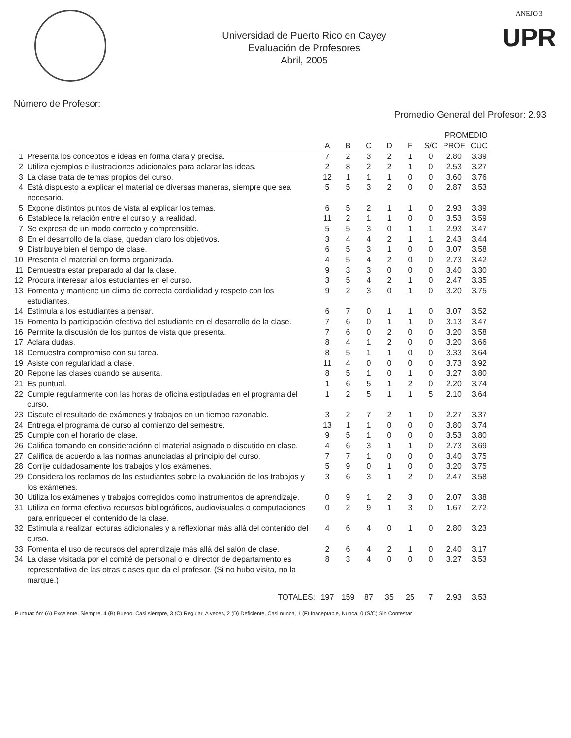Universidad de Puerto Rico en Cayey
Evaluación de Profesores
Abril, 2005
ANEJO 3
UPR
Número de Profesor: Promedio General del Profesor: 2.93
| | | | | | | | | PROMEDIO | |
| --- | --- | --- | --- | --- | --- | --- | --- | --- | --- |
| | | A | B | C | D | F | S/C | PROF | CUC |
| 1 | Presenta los conceptos e ideas en forma clara y precisa. | 7 | 2 | 3 | 2 | 1 | 0 | 2.80 | 3.39 |
| 2 | Utiliza ejemplos e ilustraciones adicionales para aclarar las ideas. | 2 | 8 | 2 | 2 | 1 | 0 | 2.53 | 3.27 |
| 3 | La clase trata de temas propios del curso. | 12 | 1 | 1 | 1 | 0 | 0 | 3.60 | 3.76 |
| 4 | Está dispuesto a explicar el material de diversas maneras, siempre que sea necesario. | 5 | 5 | 3 | 2 | 0 | 0 | 2.87 | 3.53 |
| 5 | Expone distintos puntos de vista al explicar los temas. | 6 | 5 | 2 | 1 | 1 | 0 | 2.93 | 3.39 |
| 6 | Establece la relación entre el curso y la realidad. | 11 | 2 | 1 | 1 | 0 | 0 | 3.53 | 3.59 |
| 7 | Se expresa de un modo correcto y comprensible. | 5 | 5 | 3 | 0 | 1 | 1 | 2.93 | 3.47 |
| 8 | En el desarrollo de la clase, quedan claro los objetivos. | 3 | 4 | 4 | 2 | 1 | 1 | 2.43 | 3.44 |
| 9 | Distribuye bien el tiempo de clase. | 6 | 5 | 3 | 1 | 0 | 0 | 3.07 | 3.58 |
| 10 | Presenta el material en forma organizada. | 4 | 5 | 4 | 2 | 0 | 0 | 2.73 | 3.42 |
| 11 | Demuestra estar preparado al dar la clase. | 9 | 3 | 3 | 0 | 0 | 0 | 3.40 | 3.30 |
| 12 | Procura interesar a los estudiantes en el curso. | 3 | 5 | 4 | 2 | 1 | 0 | 2.47 | 3.35 |
| 13 | Fomenta y mantiene un clima de correcta cordialidad y respeto con los estudiantes. | 9 | 2 | 3 | 0 | 1 | 0 | 3.20 | 3.75 |
| 14 | Estimula a los estudiantes a pensar. | 6 | 7 | 0 | 1 | 1 | 0 | 3.07 | 3.52 |
| 15 | Fomenta la participación efectiva del estudiante en el desarrollo de la clase. | 7 | 6 | 0 | 1 | 1 | 0 | 3.13 | 3.47 |
| 16 | Permite la discusión de los puntos de vista que presenta. | 7 | 6 | 0 | 2 | 0 | 0 | 3.20 | 3.58 |
| 17 | Aclara dudas. | 8 | 4 | 1 | 2 | 0 | 0 | 3.20 | 3.66 |
| 18 | Demuestra compromiso con su tarea. | 8 | 5 | 1 | 1 | 0 | 0 | 3.33 | 3.64 |
| 19 | Asiste con regularidad a clase. | 11 | 4 | 0 | 0 | 0 | 0 | 3.73 | 3.92 |
| 20 | Repone las clases cuando se ausenta. | 8 | 5 | 1 | 0 | 1 | 0 | 3.27 | 3.80 |
| 21 | Es puntual. | 1 | 6 | 5 | 1 | 2 | 0 | 2.20 | 3.74 |
| 22 | Cumple regularmente con las horas de oficina estipuladas en el programa del curso. | 1 | 2 | 5 | 1 | 1 | 5 | 2.10 | 3.64 |
| 23 | Discute el resultado de exámenes y trabajos en un tiempo razonable. | 3 | 2 | 7 | 2 | 1 | 0 | 2.27 | 3.37 |
| 24 | Entrega el programa de curso al comienzo del semestre. | 13 | 1 | 1 | 0 | 0 | 0 | 3.80 | 3.74 |
| 25 | Cumple con el horario de clase. | 9 | 5 | 1 | 0 | 0 | 0 | 3.53 | 3.80 |
| 26 | Califica tomando en consideraciónn el material asignado o discutido en clase. | 4 | 6 | 3 | 1 | 1 | 0 | 2.73 | 3.69 |
| 27 | Califica de acuerdo a las normas anunciadas al principio del curso. | 7 | 7 | 1 | 0 | 0 | 0 | 3.40 | 3.75 |
| 28 | Corrije cuidadosamente los trabajos y los exámenes. | 5 | 9 | 0 | 1 | 0 | 0 | 3.20 | 3.75 |
| 29 | Considera los reclamos de los estudiantes sobre la evaluación de los trabajos y los exámenes. | 3 | 6 | 3 | 1 | 2 | 0 | 2.47 | 3.58 |
| 30 | Utiliza los exámenes y trabajos corregidos como instrumentos de aprendizaje. | 0 | 9 | 1 | 2 | 3 | 0 | 2.07 | 3.38 |
| 31 | Utiliza en forma efectiva recursos bibliográficos, audiovisuales o computaciones para enriquecer el contenido de la clase. | 0 | 2 | 9 | 1 | 3 | 0 | 1.67 | 2.72 |
| 32 | Estimula a realizar lecturas adicionales y a reflexionar más allá del contenido del curso. | 4 | 6 | 4 | 0 | 1 | 0 | 2.80 | 3.23 |
| 33 | Fomenta el uso de recursos del aprendizaje más allá del salón de clase. | 2 | 6 | 4 | 2 | 1 | 0 | 2.40 | 3.17 |
| 34 | La clase visitada por el comité de personal o el director de departamento es representativa de las otras clases que da el profesor. (Si no hubo visita, no la marque.) | 8 | 3 | 4 | 0 | 0 | 0 | 3.27 | 3.53 |
| | TOTALES: | 197 | 159 | 87 | 35 | 25 | 7 | 2.93 | 3.53 |
Puntuación: (A) Excelente, Siempre, 4 (B) Bueno, Casi siempre, 3 (C) Regular, A veces, 2 (D) Deficiente, Casi nunca, 1 (F) Inaceptable, Nunca, 0 (S/C) Sin Contestar